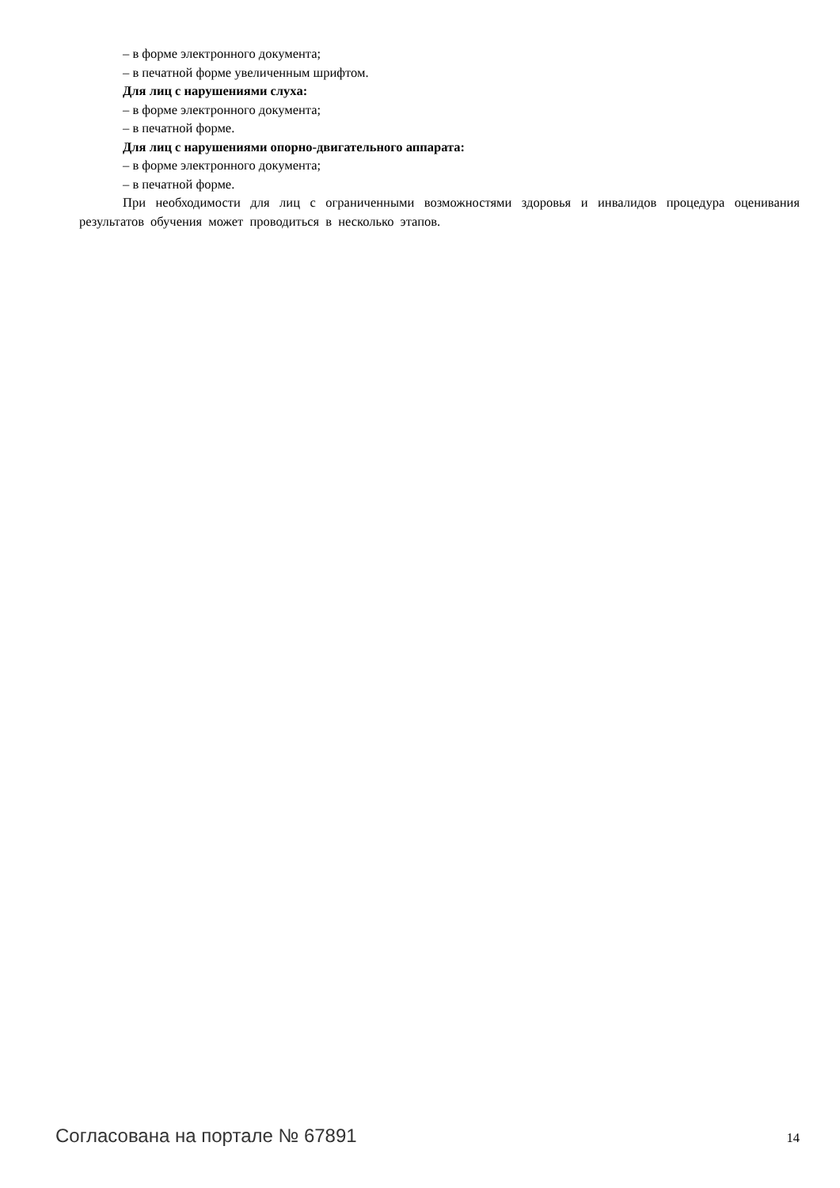– в форме электронного документа;
– в печатной форме увеличенным шрифтом.
Для лиц с нарушениями слуха:
– в форме электронного документа;
– в печатной форме.
Для лиц с нарушениями опорно-двигательного аппарата:
– в форме электронного документа;
– в печатной форме.
При необходимости для лиц с ограниченными возможностями здоровья и инвалидов процедура оценивания результатов обучения может проводиться в несколько этапов.
Согласована на портале № 67891 14